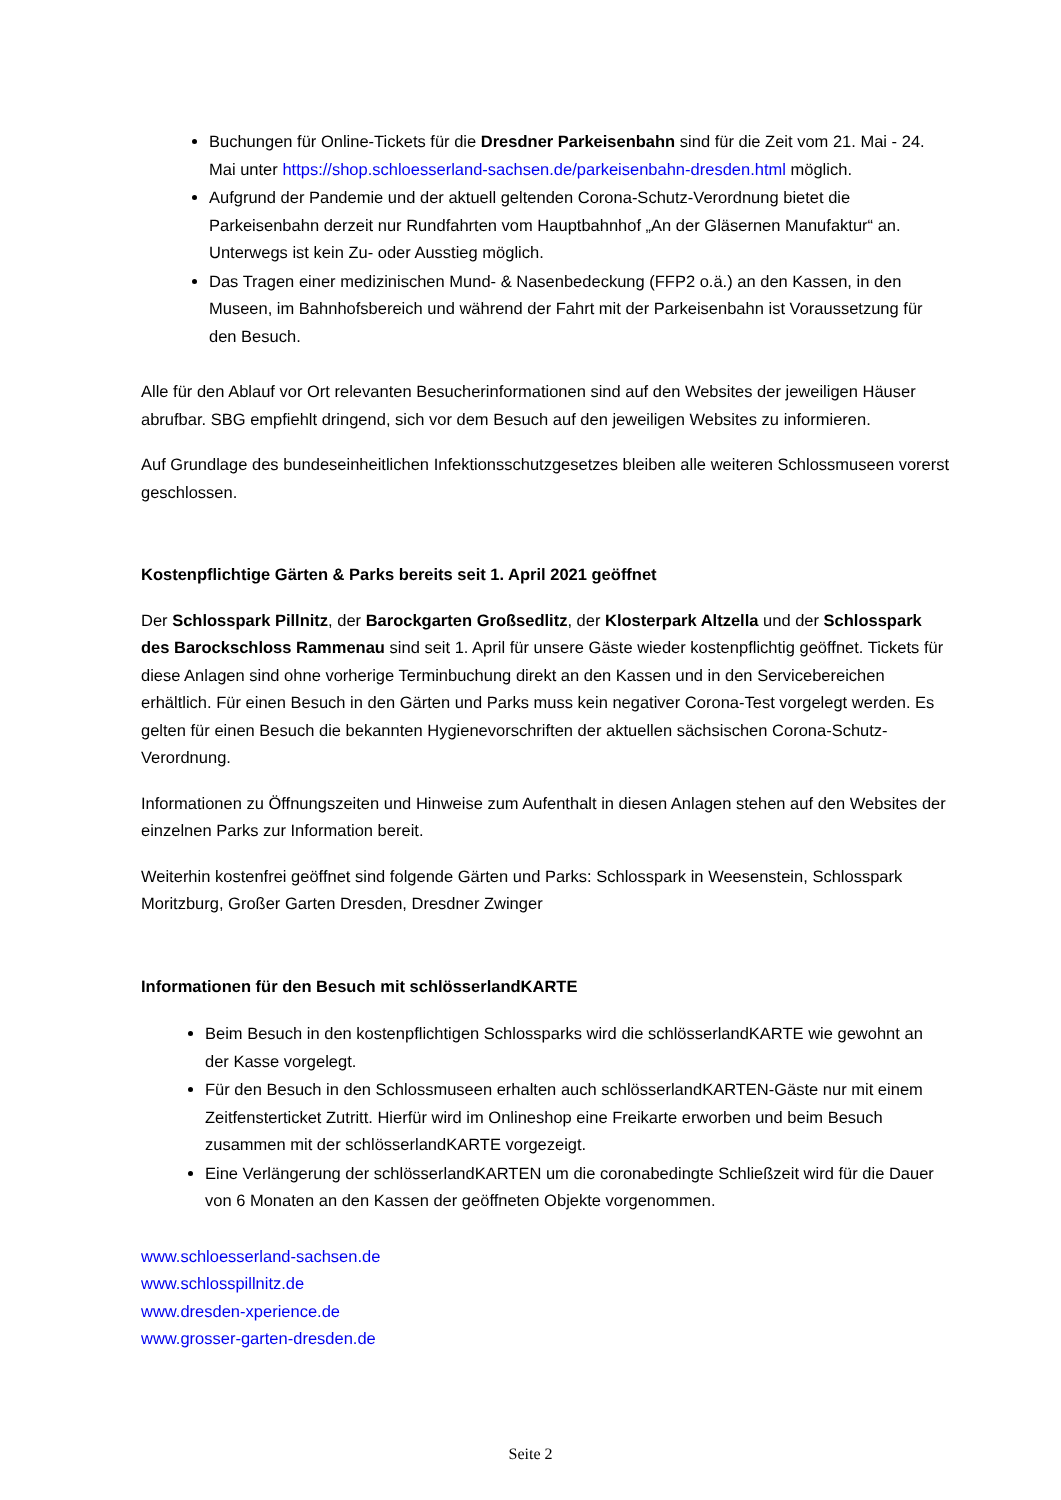Buchungen für Online-Tickets für die Dresdner Parkeisenbahn sind für die Zeit vom 21. Mai - 24. Mai unter https://shop.schloesserland-sachsen.de/parkeisenbahn-dresden.html möglich.
Aufgrund der Pandemie und der aktuell geltenden Corona-Schutz-Verordnung bietet die Parkeisenbahn derzeit nur Rundfahrten vom Hauptbahnhof „An der Gläsernen Manufaktur“ an. Unterwegs ist kein Zu- oder Ausstieg möglich.
Das Tragen einer medizinischen Mund- & Nasenbedeckung (FFP2 o.ä.) an den Kassen, in den Museen, im Bahnhofsbereich und während der Fahrt mit der Parkeisenbahn ist Voraussetzung für den Besuch.
Alle für den Ablauf vor Ort relevanten Besucherinformationen sind auf den Websites der jeweiligen Häuser abrufbar. SBG empfiehlt dringend, sich vor dem Besuch auf den jeweiligen Websites zu informieren.
Auf Grundlage des bundeseinheitlichen Infektionsschutzgesetzes bleiben alle weiteren Schlossmuseen vorerst geschlossen.
Kostenpflichtige Gärten & Parks bereits seit 1. April 2021 geöffnet
Der Schlosspark Pillnitz, der Barockgarten Großsedlitz, der Klosterpark Altzella und der Schlosspark des Barockschloss Rammenau sind seit 1. April für unsere Gäste wieder kostenpflichtig geöffnet. Tickets für diese Anlagen sind ohne vorherige Terminbuchung direkt an den Kassen und in den Servicebereichen erhältlich. Für einen Besuch in den Gärten und Parks muss kein negativer Corona-Test vorgelegt werden. Es gelten für einen Besuch die bekannten Hygienevorschriften der aktuellen sächsischen Corona-Schutz-Verordnung.
Informationen zu Öffnungszeiten und Hinweise zum Aufenthalt in diesen Anlagen stehen auf den Websites der einzelnen Parks zur Information bereit.
Weiterhin kostenfrei geöffnet sind folgende Gärten und Parks: Schlosspark in Weesenstein, Schlosspark Moritzburg, Großer Garten Dresden, Dresdner Zwinger
Informationen für den Besuch mit schlösserlandKARTE
Beim Besuch in den kostenpflichtigen Schlossparks wird die schlösserlandKARTE wie gewohnt an der Kasse vorgelegt.
Für den Besuch in den Schlossmuseen erhalten auch schlösserlandKARTEN-Gäste nur mit einem Zeitfensterticket Zutritt. Hierfür wird im Onlineshop eine Freikarte erworben und beim Besuch zusammen mit der schlösserlandKARTE vorgezeigt.
Eine Verlängerung der schlösserlandKARTEN um die coronabedingte Schließzeit wird für die Dauer von 6 Monaten an den Kassen der geöffneten Objekte vorgenommen.
www.schloesserland-sachsen.de
www.schlosspillnitz.de
www.dresden-xperience.de
www.grosser-garten-dresden.de
Seite 2